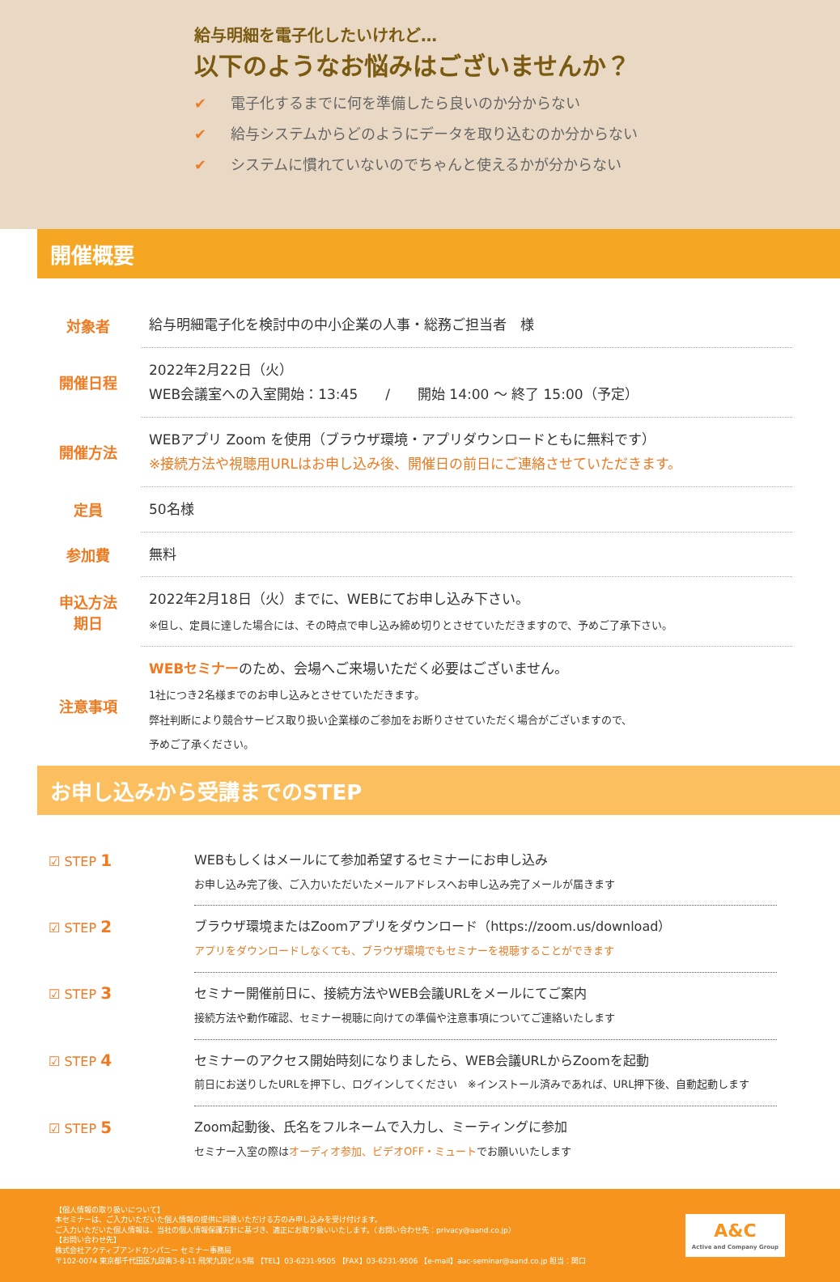給与明細を電子化したいけれど…
以下のようなお悩みはございませんか？
✔ 電子化するまでに何を準備したら良いのか分からない
✔ 給与システムからどのようにデータを取り込むのか分からない
✔ システムに慣れていないのでちゃんと使えるかが分からない
開催概要
| 対象者 | 給与明細電子化を検討中の中小企業の人事・総務ご担当者 様 |
| 開催日程 | 2022年2月22日（火） WEB会議室への入室開始：13:45 / 開始 14:00 ～ 終了 15:00（予定） |
| 開催方法 | WEBアプリ Zoom を使用（ブラウザ環境・アプリダウンロードともに無料です） ※接続方法や視聴用URLはお申し込み後、開催日の前日にご連絡させていただきます。 |
| 定員 | 50名様 |
| 参加費 | 無料 |
| 申込方法 期日 | 2022年2月18日（火）までに、WEBにてお申し込み下さい。 ※但し、定員に達した場合には、その時点で申し込み締め切りとさせていただきますので、予めご了承下さい。 |
| 注意事項 | WEBセミナー のため、会場へご来場いただく必要はございません。 1社につき2名様までのお申し込みとさせていただきます。 弊社判断により競合サービス取り扱い企業様のご参加をお断りさせていただく場合がございますので、 予めご了承ください。 |
お申し込みから受講までのSTEP
| ☑ STEP 1 | WEBもしくはメールにて参加希望するセミナーにお申し込み お申し込み完了後、ご入力いただいたメールアドレスへお申し込み完了メールが届きます |
| ☑ STEP 2 | ブラウザ環境またはZoomアプリをダウンロード（https://zoom.us/download） アプリをダウンロードしなくても、ブラウザ環境でもセミナーを視聴することができます |
| ☑ STEP 3 | セミナー開催前日に、接続方法やWEB会議URLをメールにてご案内 接続方法や動作確認、セミナー視聴に向けての準備や注意事項についてご連絡いたします |
| ☑ STEP 4 | セミナーのアクセス開始時刻になりましたら、WEB会議URLからZoomを起動 前日にお送りしたURLを押下し、ログインしてください ※インストール済みであれば、URL押下後、自動起動します |
| ☑ STEP 5 | Zoom起動後、氏名をフルネームで入力し、ミーティングに参加 セミナー入室の際は オーディオ参加、ビデオOFF・ミュート でお願いいたします |
【個人情報の取り扱いについて】
本セミナーは、ご入力いただいた個人情報の提供に同意いただける方のみ申し込みを受け付けます。
ご入力いただいた個人情報は、当社の個人情報保護方針に基づき、適正にお取り扱いいたします。（お問い合わせ先：privacy@aand.co.jp）
【お問い合わせ先】
株式会社アクティブアンドカンパニー セミナー事務局
〒102-0074 東京都千代田区九段南3-8-11 飛栄九段ビル5階 【TEL】03-6231-9505 【FAX】03-6231-9506 【e-mail】aac-seminar@aand.co.jp 担当：関口
A&C
Active and Company Group